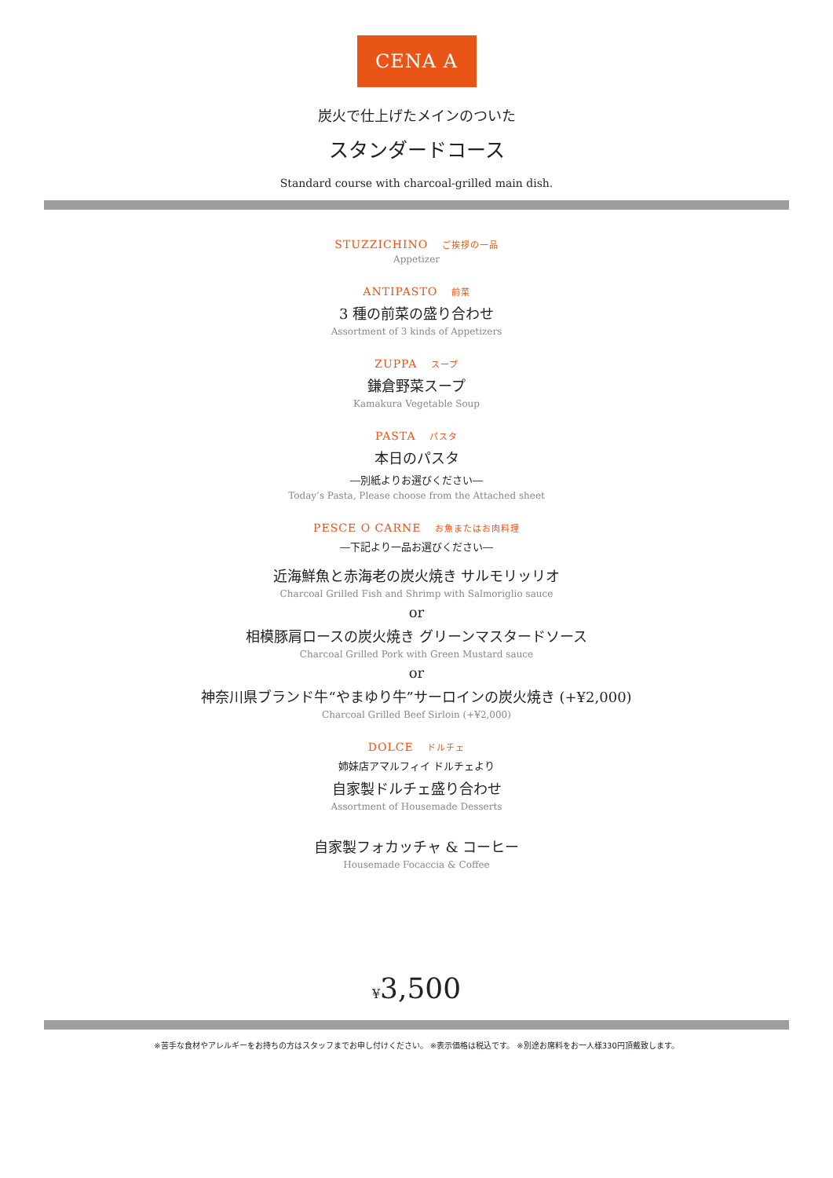CENA A
炭火で仕上げたメインのついた
スタンダードコース
Standard course with charcoal-grilled main dish.
STUZZICHINO ご挨拶の一品
Appetizer
ANTIPASTO 前菜
3 種の前菜の盛り合わせ
Assortment of 3 kinds of Appetizers
ZUPPA スープ
鎌倉野菜スープ
Kamakura Vegetable Soup
PASTA パスタ
本日のパスタ
―別紙よりお選びください―
Today’s Pasta, Please choose from the Attached sheet
PESCE O CARNE お魚またはお肉料理
―下記より一品お選びください―
近海鮮魚と赤海老の炭火焼き サルモリッリオ
Charcoal Grilled Fish and Shrimp with Salmoriglio sauce
or
相模豚肩ロースの炭火焼き グリーンマスタードソース
Charcoal Grilled Pork with Green Mustard sauce
or
神奈川県ブランド牛“やまゆり牛”サーロインの炭火焼き (+¥2,000)
Charcoal Grilled Beef Sirloin (+¥2,000)
DOLCE ドルチェ
姉妹店アマルフィイ ドルチェより
自家製ドルチェ盛り合わせ
Assortment of Housemade Desserts
自家製フォカッチャ & コーヒー
Housemade Focaccia & Coffee
¥3,500
※苦手な食材やアレルギーをお持ちの方はスタッフまでお申し付けください。 ※表示価格は税込です。 ※別途お席料をお一人様330円頂戴致します。